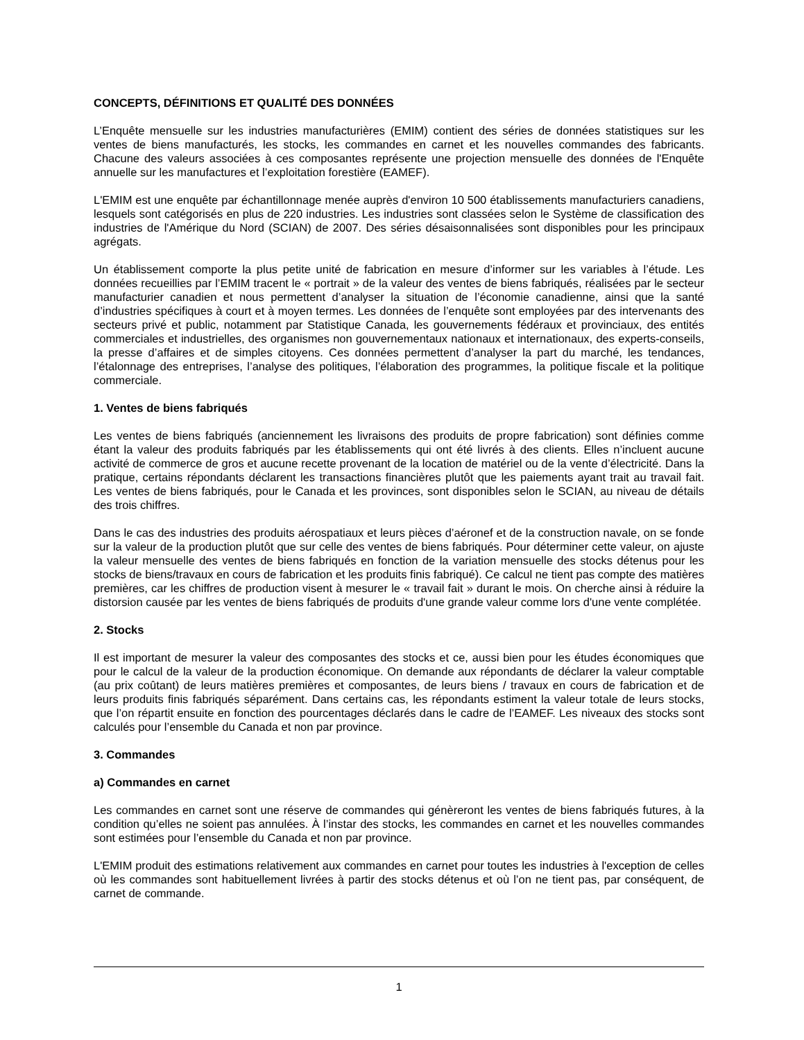CONCEPTS, DÉFINITIONS ET QUALITÉ DES DONNÉES
L’Enquête mensuelle sur les industries manufacturières (EMIM) contient des séries de données statistiques sur les ventes de biens manufacturés, les stocks, les commandes en carnet et les nouvelles commandes des fabricants. Chacune des valeurs associées à ces composantes représente une projection mensuelle des données de l'Enquête annuelle sur les manufactures et l’exploitation forestière (EAMEF).
L'EMIM est une enquête par échantillonnage menée auprès d'environ 10 500 établissements manufacturiers canadiens, lesquels sont catégorisés en plus de 220 industries. Les industries sont classées selon le Système de classification des industries de l'Amérique du Nord (SCIAN) de 2007. Des séries désaisonnalisées sont disponibles pour les principaux agrégats.
Un établissement comporte la plus petite unité de fabrication en mesure d’informer sur les variables à l’étude. Les données recueillies par l’EMIM tracent le « portrait » de la valeur des ventes de biens fabriqués, réalisées par le secteur manufacturier canadien et nous permettent d’analyser la situation de l’économie canadienne, ainsi que la santé d’industries spécifiques à court et à moyen termes. Les données de l’enquête sont employées par des intervenants des secteurs privé et public, notamment par Statistique Canada, les gouvernements fédéraux et provinciaux, des entités commerciales et industrielles, des organismes non gouvernementaux nationaux et internationaux, des experts-conseils, la presse d’affaires et de simples citoyens. Ces données permettent d’analyser la part du marché, les tendances, l’étalonnage des entreprises, l’analyse des politiques, l’élaboration des programmes, la politique fiscale et la politique commerciale.
1. Ventes de biens fabriqués
Les ventes de biens fabriqués (anciennement les livraisons des produits de propre fabrication) sont définies comme étant la valeur des produits fabriqués par les établissements qui ont été livrés à des clients. Elles n’incluent aucune activité de commerce de gros et aucune recette provenant de la location de matériel ou de la vente d’électricité. Dans la pratique, certains répondants déclarent les transactions financières plutôt que les paiements ayant trait au travail fait. Les ventes de biens fabriqués, pour le Canada et les provinces, sont disponibles selon le SCIAN, au niveau de détails des trois chiffres.
Dans le cas des industries des produits aérospatiaux et leurs pièces d’aéronef et de la construction navale, on se fonde sur la valeur de la production plutôt que sur celle des ventes de biens fabriqués. Pour déterminer cette valeur, on ajuste la valeur mensuelle des ventes de biens fabriqués en fonction de la variation mensuelle des stocks détenus pour les stocks de biens/travaux en cours de fabrication et les produits finis fabriqué). Ce calcul ne tient pas compte des matières premières, car les chiffres de production visent à mesurer le « travail fait » durant le mois. On cherche ainsi à réduire la distorsion causée par les ventes de biens fabriqués de produits d'une grande valeur comme lors d'une vente complétée.
2. Stocks
Il est important de mesurer la valeur des composantes des stocks et ce, aussi bien pour les études économiques que pour le calcul de la valeur de la production économique. On demande aux répondants de déclarer la valeur comptable (au prix coûtant) de leurs matières premières et composantes, de leurs biens / travaux en cours de fabrication et de leurs produits finis fabriqués séparément. Dans certains cas, les répondants estiment la valeur totale de leurs stocks, que l’on répartit ensuite en fonction des pourcentages déclarés dans le cadre de l’EAMEF. Les niveaux des stocks sont calculés pour l’ensemble du Canada et non par province.
3. Commandes
a) Commandes en carnet
Les commandes en carnet sont une réserve de commandes qui génèreront les ventes de biens fabriqués futures, à la condition qu’elles ne soient pas annulées. À l’instar des stocks, les commandes en carnet et les nouvelles commandes sont estimées pour l’ensemble du Canada et non par province.
L'EMIM produit des estimations relativement aux commandes en carnet pour toutes les industries à l'exception de celles où les commandes sont habituellement livrées à partir des stocks détenus et où l’on ne tient pas, par conséquent, de carnet de commande.
1